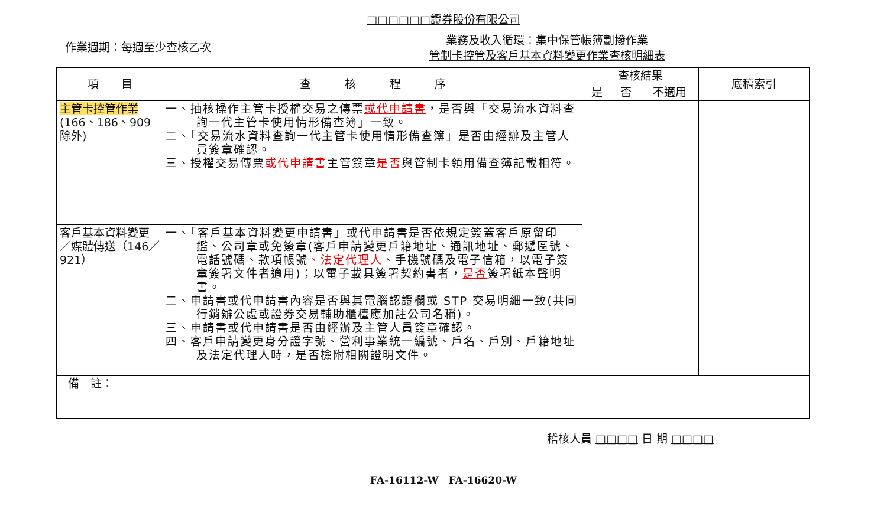□□□□□□證券股份有限公司
作業週期：每週至少查核乙次
業務及收入循環：集中保管帳簿劃撥作業
管制卡控管及客戶基本資料變更作業查核明細表
| 項 目 | 查 核 程 序 | 查核結果 | | | 底稿索引 |
| --- | --- | --- | --- | --- | --- |
| | | 是 | 否 | 不適用 | |
| 主管卡控管作業 (166、186、909除外) | 一、抽核操作主管卡授權交易之傳票 或代申請書 ，是否與「交易流水資料查詢一代主管卡使用情形備查簿」一致。 二、「交易流水資料查詢一代主管卡使用情形備查簿」是否由經辦及主管人員簽章確認。 三、授權交易傳票 或代申請書 主管簽章 是否 與管制卡領用備查簿記載相符。 | | | | |
| 客戶基本資料變更／媒體傳送（146／921） | 一、「客戶基本資料變更申請書」或代申請書是否依規定簽蓋客戶原留印鑑、公司章或免簽章(客戶申請變更戶籍地址、通訊地址、郵遞區號、電話號碼、款項帳號 、法定代理人 、手機號碼及電子信箱，以電子簽章簽署文件者適用)；以電子載具簽署契約書者， 是否 簽署紙本聲明書。 二、申請書或代申請書內容是否與其電腦認證欄或 STP 交易明細一致(共同行銷辦公處或證券交易輔助櫃檯應加註公司名稱)。 三、申請書或代申請書是否由經辦及主管人員簽章確認。 四、客戶申請變更身分證字號、營利事業統一編號、戶名、戶別、戶籍地址及法定代理人時，是否檢附相關證明文件。 | | | | |
| 備 註： | | | | | |
稽核人員 □□□□ 日 期 □□□□
FA-16112-W　FA-16620-W